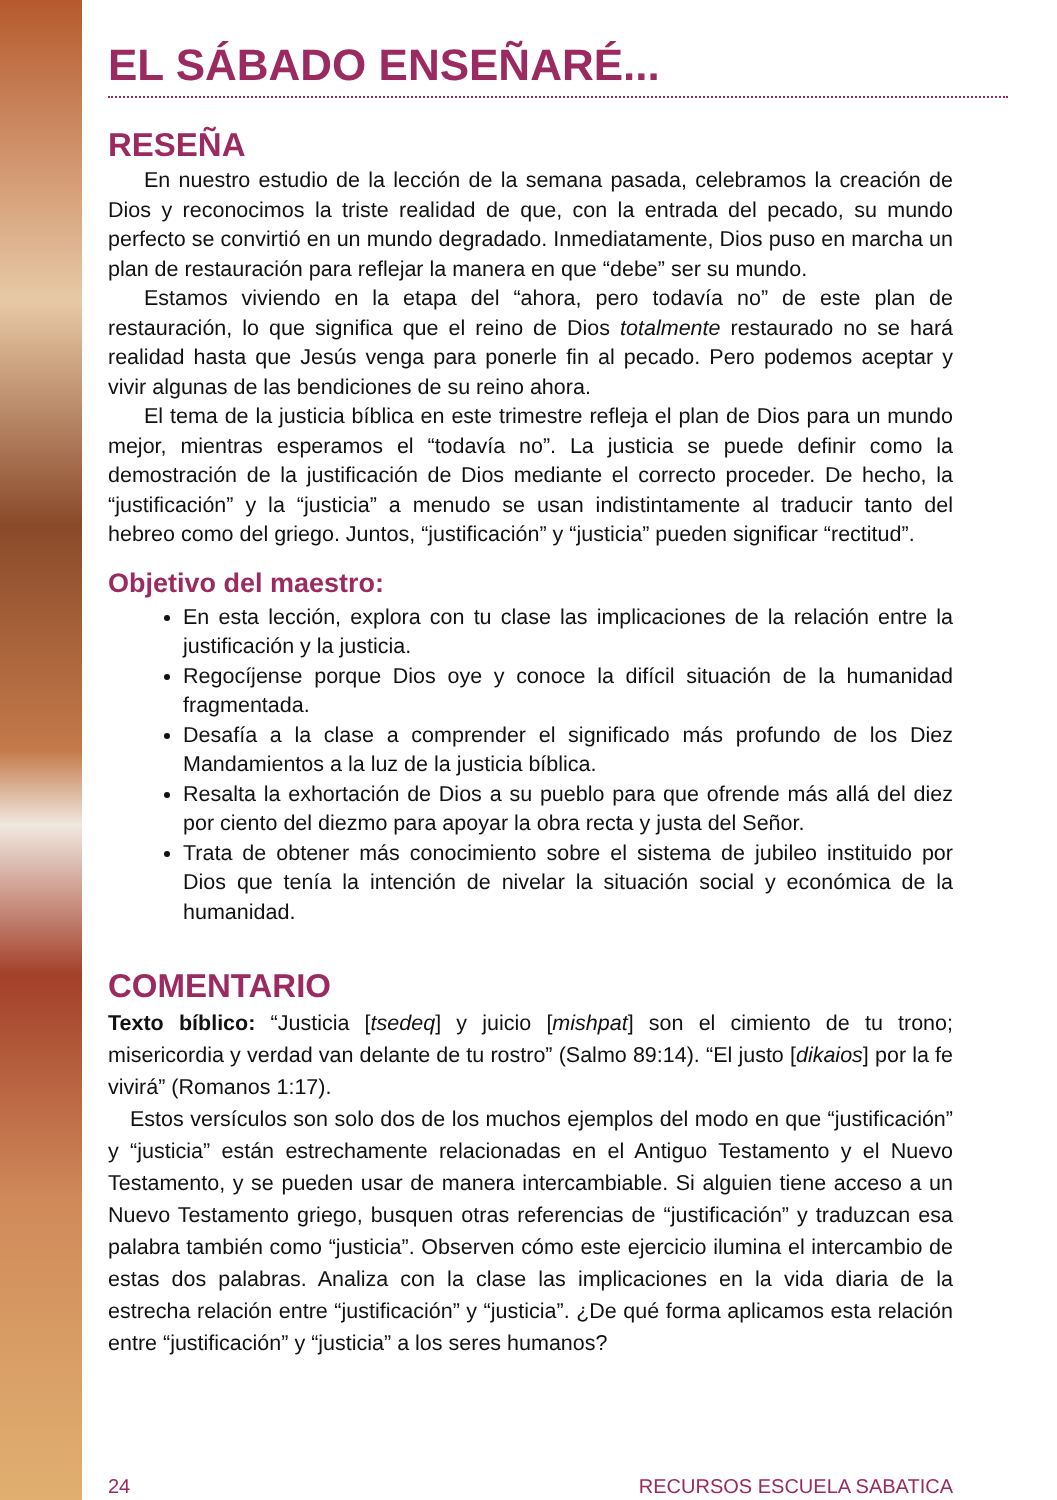EL SÁBADO ENSEÑARÉ...
RESEÑA
En nuestro estudio de la lección de la semana pasada, celebramos la creación de Dios y reconocimos la triste realidad de que, con la entrada del pecado, su mundo perfecto se convirtió en un mundo degradado. Inmediatamente, Dios puso en marcha un plan de restauración para reflejar la manera en que “debe” ser su mundo.
Estamos viviendo en la etapa del “ahora, pero todavía no” de este plan de restauración, lo que significa que el reino de Dios totalmente restaurado no se hará realidad hasta que Jesús venga para ponerle fin al pecado. Pero podemos aceptar y vivir algunas de las bendiciones de su reino ahora.
El tema de la justicia bíblica en este trimestre refleja el plan de Dios para un mundo mejor, mientras esperamos el “todavía no”. La justicia se puede definir como la demostración de la justificación de Dios mediante el correcto proceder. De hecho, la “justificación” y la “justicia” a menudo se usan indistintamente al traducir tanto del hebreo como del griego. Juntos, “justificación” y “justicia” pueden significar “rectitud”.
Objetivo del maestro:
En esta lección, explora con tu clase las implicaciones de la relación entre la justificación y la justicia.
Regocíjense porque Dios oye y conoce la difícil situación de la humanidad fragmentada.
Desafía a la clase a comprender el significado más profundo de los Diez Mandamientos a la luz de la justicia bíblica.
Resalta la exhortación de Dios a su pueblo para que ofrende más allá del diez por ciento del diezmo para apoyar la obra recta y justa del Señor.
Trata de obtener más conocimiento sobre el sistema de jubileo instituido por Dios que tenía la intención de nivelar la situación social y económica de la humanidad.
COMENTARIO
Texto bíblico: “Justicia [tsedeq] y juicio [mishpat] son el cimiento de tu trono; misericordia y verdad van delante de tu rostro” (Salmo 89:14). “El justo [dikaios] por la fe vivirá” (Romanos 1:17).
Estos versículos son solo dos de los muchos ejemplos del modo en que “justificación” y “justicia” están estrechamente relacionadas en el Antiguo Testamento y el Nuevo Testamento, y se pueden usar de manera intercambiable. Si alguien tiene acceso a un Nuevo Testamento griego, busquen otras referencias de “justificación” y traduzcan esa palabra también como “justicia”. Observen cómo este ejercicio ilumina el intercambio de estas dos palabras. Analiza con la clase las implicaciones en la vida diaria de la estrecha relación entre “justificación” y “justicia”. ¿De qué forma aplicamos esta relación entre “justificación” y “justicia” a los seres humanos?
24 RECURSOS ESCUELA SABATICA